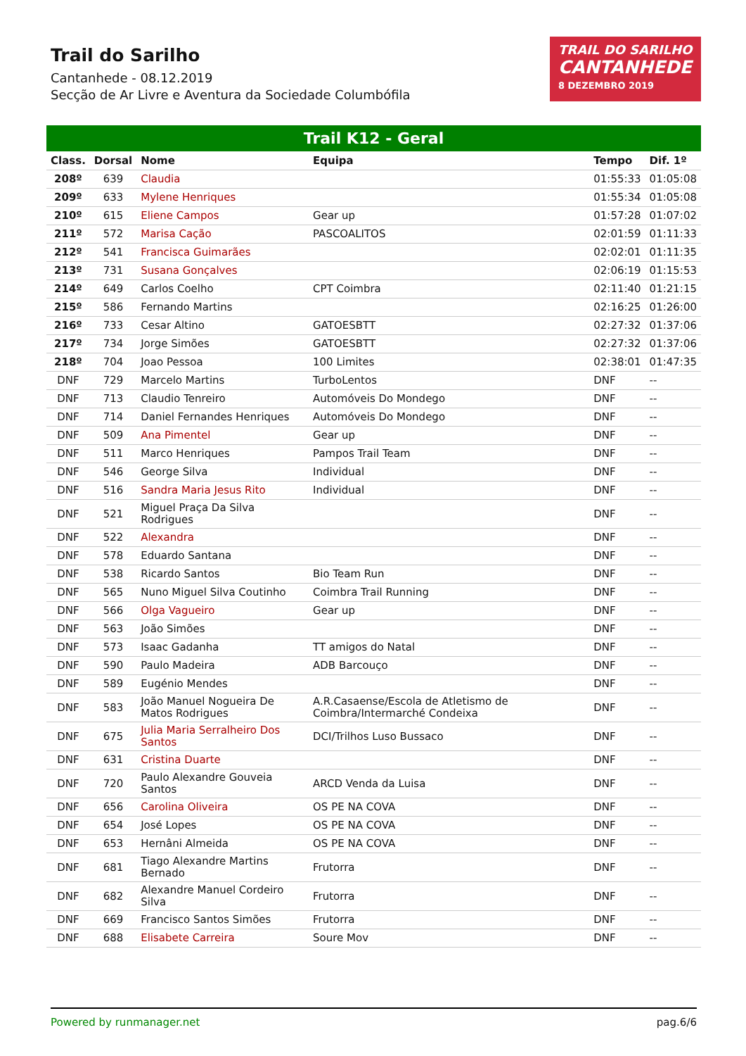Trail do Sarilho
Cantanhede - 08.12.2019
Secção de Ar Livre e Aventura da Sociedade Columbófila
TRAIL DO SARILHO
CANTANHEDE
8 DEZEMBRO 2019
Trail K12 - Geral
| Class. | Dorsal | Nome | Equipa | Tempo | Dif. 1º |
| --- | --- | --- | --- | --- | --- |
| 208º | 639 | Claudia | | 01:55:33 | 01:05:08 |
| 209º | 633 | Mylene Henriques | | 01:55:34 | 01:05:08 |
| 210º | 615 | Eliene Campos | Gear up | 01:57:28 | 01:07:02 |
| 211º | 572 | Marisa Cação | PASCOALITOS | 02:01:59 | 01:11:33 |
| 212º | 541 | Francisca Guimarães | | 02:02:01 | 01:11:35 |
| 213º | 731 | Susana Gonçalves | | 02:06:19 | 01:15:53 |
| 214º | 649 | Carlos Coelho | CPT Coimbra | 02:11:40 | 01:21:15 |
| 215º | 586 | Fernando Martins | | 02:16:25 | 01:26:00 |
| 216º | 733 | Cesar Altino | GATOESBTT | 02:27:32 | 01:37:06 |
| 217º | 734 | Jorge Simões | GATOESBTT | 02:27:32 | 01:37:06 |
| 218º | 704 | Joao Pessoa | 100 Limites | 02:38:01 | 01:47:35 |
| DNF | 729 | Marcelo Martins | TurboLentos | DNF | -- |
| DNF | 713 | Claudio Tenreiro | Automóveis Do Mondego | DNF | -- |
| DNF | 714 | Daniel Fernandes Henriques | Automóveis Do Mondego | DNF | -- |
| DNF | 509 | Ana Pimentel | Gear up | DNF | -- |
| DNF | 511 | Marco Henriques | Pampos Trail Team | DNF | -- |
| DNF | 546 | George Silva | Individual | DNF | -- |
| DNF | 516 | Sandra Maria Jesus Rito | Individual | DNF | -- |
| DNF | 521 | Miguel Praça Da Silva Rodrigues | | DNF | -- |
| DNF | 522 | Alexandra | | DNF | -- |
| DNF | 578 | Eduardo Santana | | DNF | -- |
| DNF | 538 | Ricardo Santos | Bio Team Run | DNF | -- |
| DNF | 565 | Nuno Miguel Silva Coutinho | Coimbra Trail Running | DNF | -- |
| DNF | 566 | Olga Vagueiro | Gear up | DNF | -- |
| DNF | 563 | João Simões | | DNF | -- |
| DNF | 573 | Isaac Gadanha | TT amigos do Natal | DNF | -- |
| DNF | 590 | Paulo Madeira | ADB Barcouço | DNF | -- |
| DNF | 589 | Eugénio Mendes | | DNF | -- |
| DNF | 583 | João Manuel Nogueira De Matos Rodrigues | A.R.Casaense/Escola de Atletismo de Coimbra/Intermarché Condeixa | DNF | -- |
| DNF | 675 | Julia Maria Serralheiro Dos Santos | DCI/Trilhos Luso Bussaco | DNF | -- |
| DNF | 631 | Cristina Duarte | | DNF | -- |
| DNF | 720 | Paulo Alexandre Gouveia Santos | ARCD Venda da Luisa | DNF | -- |
| DNF | 656 | Carolina Oliveira | OS PE NA COVA | DNF | -- |
| DNF | 654 | José Lopes | OS PE NA COVA | DNF | -- |
| DNF | 653 | Hernâni Almeida | OS PE NA COVA | DNF | -- |
| DNF | 681 | Tiago Alexandre Martins Bernado | Frutorra | DNF | -- |
| DNF | 682 | Alexandre Manuel Cordeiro Silva | Frutorra | DNF | -- |
| DNF | 669 | Francisco Santos Simões | Frutorra | DNF | -- |
| DNF | 688 | Elisabete Carreira | Soure Mov | DNF | -- |
Powered by runmanager.net pag.6/6